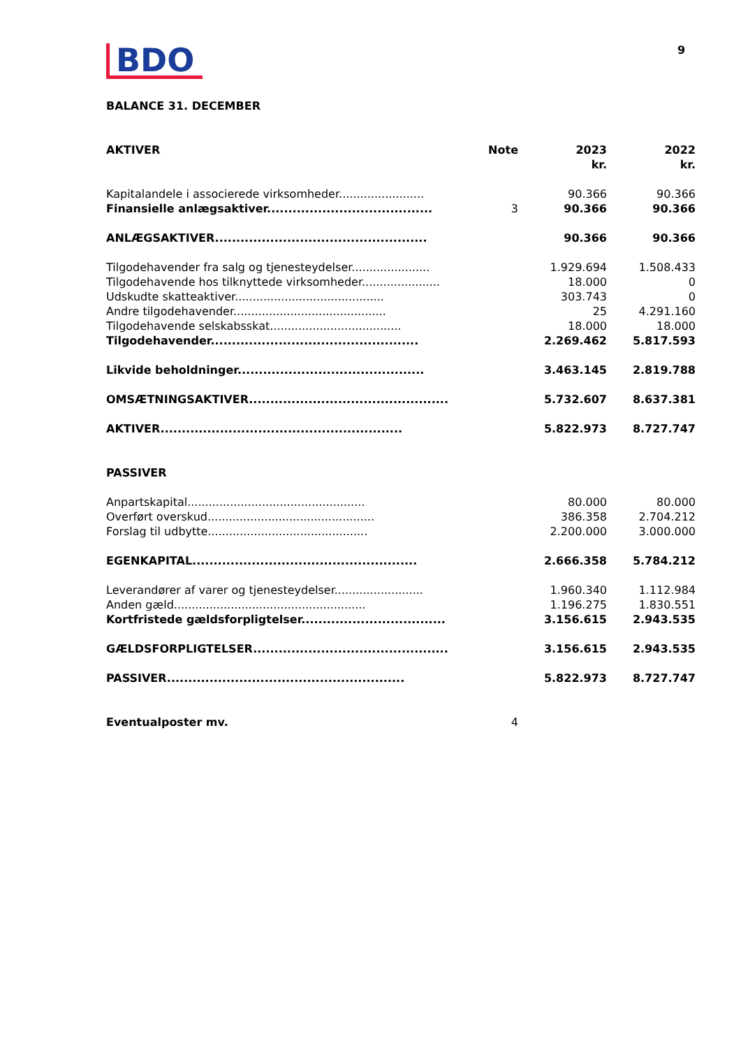BDO
9
BALANCE 31. DECEMBER
| AKTIVER | Note | 2023 kr. | 2022 kr. |
| --- | --- | --- | --- |
| Kapitalandele i associerede virksomheder........................ | | 90.366 | 90.366 |
| Finansielle anlægsaktiver....................................... | 3 | 90.366 | 90.366 |
| ANLÆGSAKTIVER.................................................. | | 90.366 | 90.366 |
| Tilgodehavender fra salg og tjenesteydelser...................... | | 1.929.694 | 1.508.433 |
| Tilgodehavende hos tilknyttede virksomheder...................... | | 18.000 | 0 |
| Udskudte skatteaktiver.......................................... | | 303.743 | 0 |
| Andre tilgodehavender........................................... | | 25 | 4.291.160 |
| Tilgodehavende selskabsskat..................................... | | 18.000 | 18.000 |
| Tilgodehavender................................................. | | 2.269.462 | 5.817.593 |
| Likvide beholdninger............................................ | | 3.463.145 | 2.819.788 |
| OMSÆTNINGSAKTIVER............................................... | | 5.732.607 | 8.637.381 |
| AKTIVER......................................................... | | 5.822.973 | 8.727.747 |
| PASSIVER | | | |
| Anpartskapital.................................................. | | 80.000 | 80.000 |
| Overført overskud............................................... | | 386.358 | 2.704.212 |
| Forslag til udbytte............................................. | | 2.200.000 | 3.000.000 |
| EGENKAPITAL..................................................... | | 2.666.358 | 5.784.212 |
| Leverandører af varer og tjenesteydelser......................... | | 1.960.340 | 1.112.984 |
| Anden gæld...................................................... | | 1.196.275 | 1.830.551 |
| Kortfristede gældsforpligtelser.................................. | | 3.156.615 | 2.943.535 |
| GÆLDSFORPLIGTELSER.............................................. | | 3.156.615 | 2.943.535 |
| PASSIVER........................................................ | | 5.822.973 | 8.727.747 |
| Eventualposter mv. | 4 | | |